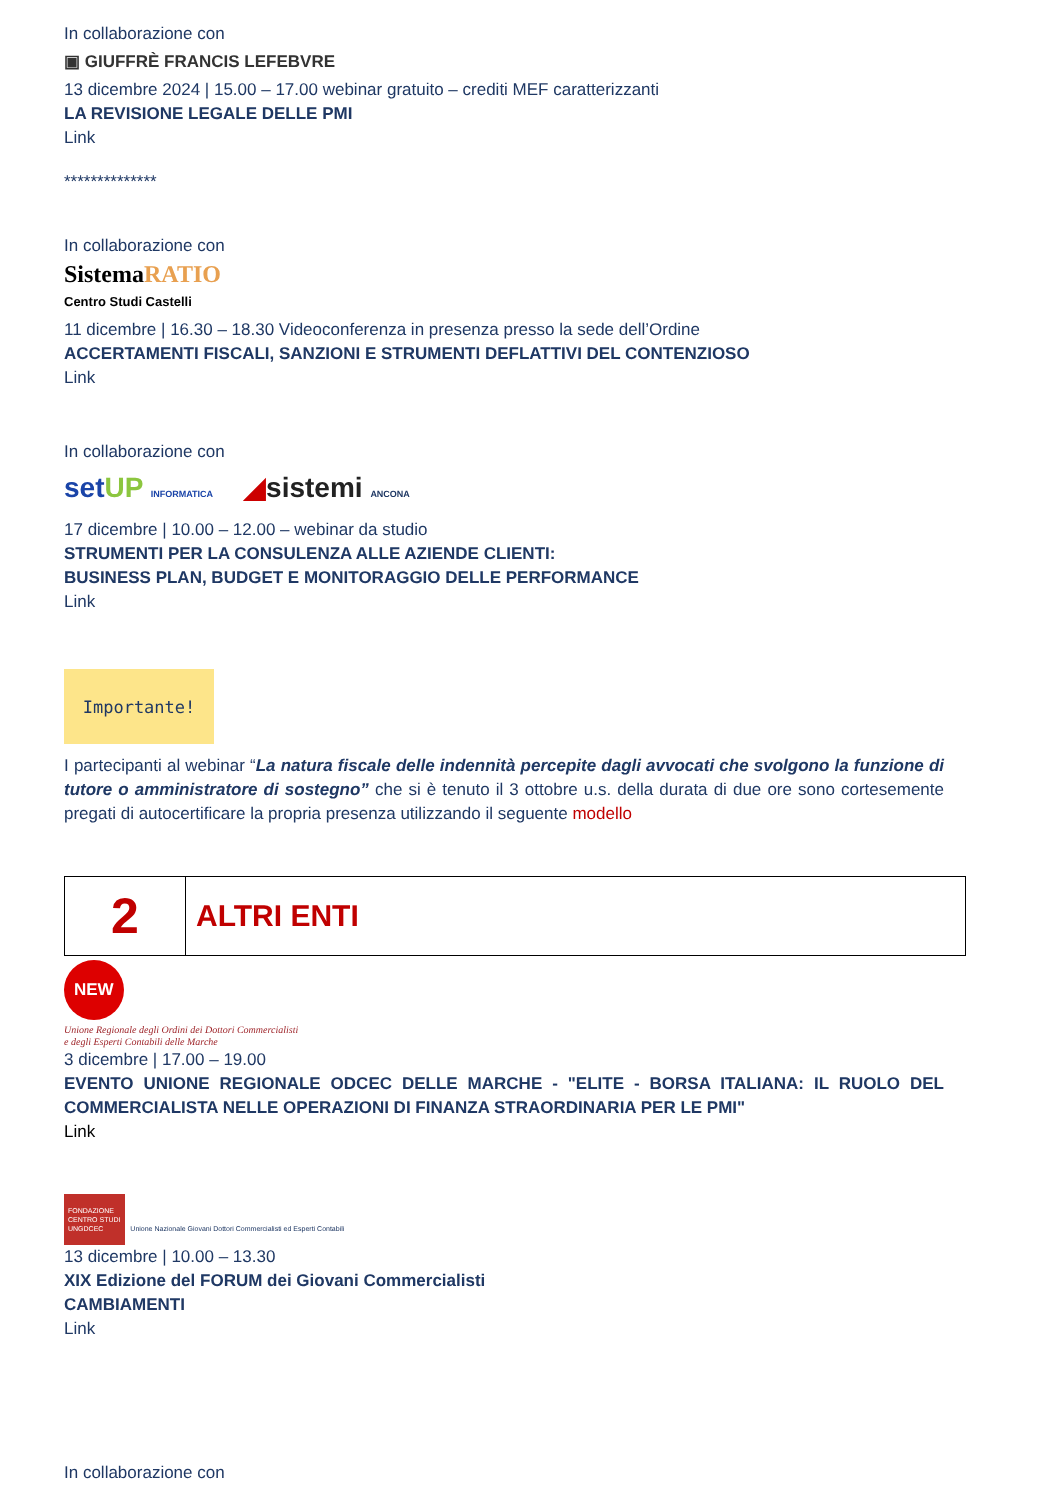In collaborazione con
▣ GIUFFRÈ FRANCIS LEFEBVRE
13 dicembre 2024 | 15.00 – 17.00 webinar gratuito – crediti MEF caratterizzanti
LA REVISIONE LEGALE DELLE PMI
Link
**************
In collaborazione con
SistemaRATIO
Centro Studi Castelli
11 dicembre | 16.30 – 18.30 Videoconferenza in presenza presso la sede dell’Ordine
ACCERTAMENTI FISCALI, SANZIONI E STRUMENTI DEFLATTIVI DEL CONTENZIOSO
Link
In collaborazione con
set UP INFORMATICA ◢sistemi ANCONA
17 dicembre | 10.00 – 12.00 – webinar da studio
STRUMENTI PER LA CONSULENZA ALLE AZIENDE CLIENTI:
BUSINESS PLAN, BUDGET E MONITORAGGIO DELLE PERFORMANCE
Link
Importante!
I partecipanti al webinar “La natura fiscale delle indennità percepite dagli avvocati che svolgono la funzione di tutore o amministratore di sostegno” che si è tenuto il 3 ottobre u.s. della durata di due ore sono cortesemente pregati di autocertificare la propria presenza utilizzando il seguente modello
2
ALTRI ENTI
NEW
Unione Regionale degli Ordini dei Dottori Commercialisti
e degli Esperti Contabili delle Marche
3 dicembre | 17.00 – 19.00
EVENTO UNIONE REGIONALE ODCEC DELLE MARCHE - "ELITE - BORSA ITALIANA: IL RUOLO DEL COMMERCIALISTA NELLE OPERAZIONI DI FINANZA STRAORDINARIA PER LE PMI"
Link
FONDAZIONE
CENTRO STUDI
UNGDCEC Unione Nazionale Giovani Dottori Commercialisti ed Esperti Contabili
13 dicembre | 10.00 – 13.30
XIX Edizione del FORUM dei Giovani Commercialisti
CAMBIAMENTI
Link
In collaborazione con